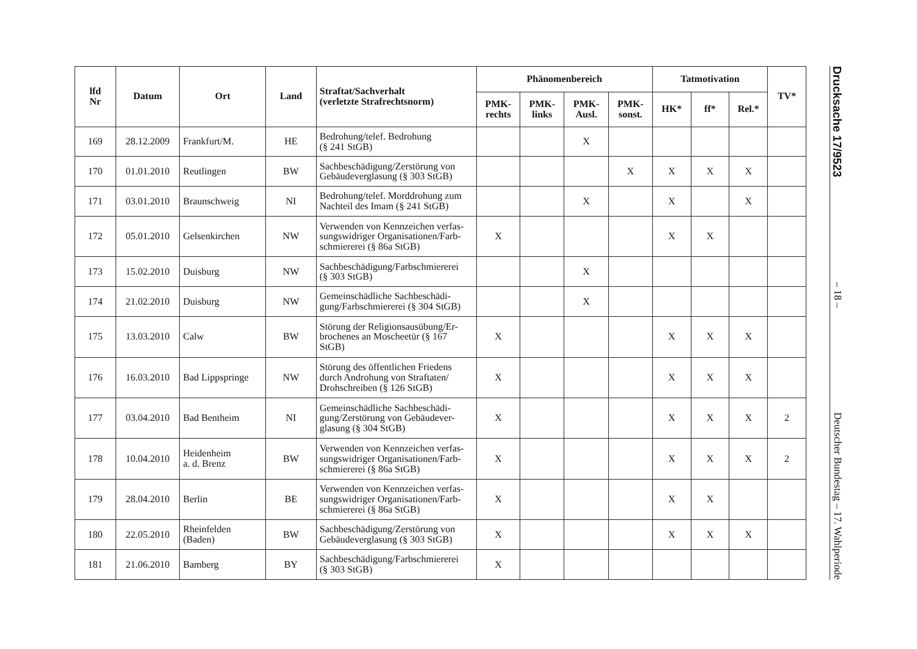| lfd Nr | Datum | Ort | Land | Straftat/Sachverhalt (verletzte Strafrechtsnorm) | Phänomenbereich | | | | Tatmotivation | | | TV* |
| --- | --- | --- | --- | --- | --- | --- | --- | --- | --- | --- | --- | --- |
| | | | | | PMK- rechts | PMK- links | PMK- Ausl. | PMK- sonst. | HK* | ff* | Rel.* | |
| 169 | 28.12.2009 | Frankfurt/M. | HE | Bedrohung/telef. Bedrohung (§ 241 StGB) | | | X | | | | | |
| 170 | 01.01.2010 | Reutlingen | BW | Sachbeschädigung/Zerstörung von Gebäudeverglasung (§ 303 StGB) | | | | X | X | X | X | |
| 171 | 03.01.2010 | Braunschweig | NI | Bedrohung/telef. Morddrohung zum Nachteil des Imam (§ 241 StGB) | | | X | | X | | X | |
| 172 | 05.01.2010 | Gelsenkirchen | NW | Verwenden von Kennzeichen verfas-sungswidriger Organisationen/Farb-schmiererei (§ 86a StGB) | X | | | | X | X | | |
| 173 | 15.02.2010 | Duisburg | NW | Sachbeschädigung/Farbschmiererei (§ 303 StGB) | | | X | | | | | |
| 174 | 21.02.2010 | Duisburg | NW | Gemeinschädliche Sachbeschädi-gung/Farbschmiererei (§ 304 StGB) | | | X | | | | | |
| 175 | 13.03.2010 | Calw | BW | Störung der Religionsausübung/Er-brochenes an Moscheetür (§ 167 StGB) | X | | | | X | X | X | |
| 176 | 16.03.2010 | Bad Lippspringe | NW | Störung des öffentlichen Friedens durch Androhung von Straftaten/ Drohschreiben (§ 126 StGB) | X | | | | X | X | X | |
| 177 | 03.04.2010 | Bad Bentheim | NI | Gemeinschädliche Sachbeschädi-gung/Zerstörung von Gebäudever-glasung (§ 304 StGB) | X | | | | X | X | X | 2 |
| 178 | 10.04.2010 | Heidenheim a. d. Brenz | BW | Verwenden von Kennzeichen verfas-sungswidriger Organisationen/Farb-schmiererei (§ 86a StGB) | X | | | | X | X | X | 2 |
| 179 | 28.04.2010 | Berlin | BE | Verwenden von Kennzeichen verfas-sungswidriger Organisationen/Farb-schmiererei (§ 86a StGB) | X | | | | X | X | | |
| 180 | 22.05.2010 | Rheinfelden (Baden) | BW | Sachbeschädigung/Zerstörung von Gebäudeverglasung (§ 303 StGB) | X | | | | X | X | X | |
| 181 | 21.06.2010 | Bamberg | BY | Sachbeschädigung/Farbschmiererei (§ 303 StGB) | X | | | | | | | |
Drucksache 17/9523 – 18 – Deutscher Bundestag – 17. Wahlperiode